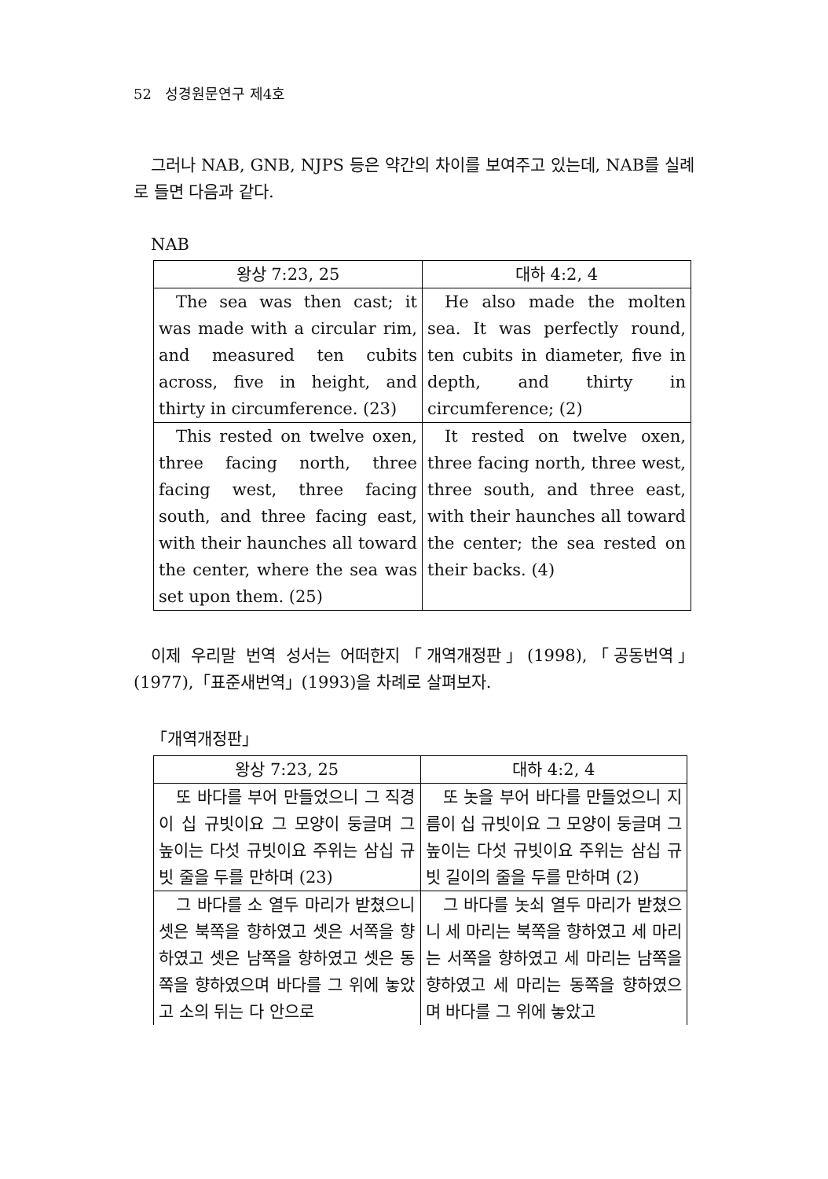52 성경원문연구 제4호
그러나 NAB, GNB, NJPS 등은 약간의 차이를 보여주고 있는데, NAB를 실례로 들면 다음과 같다.
NAB
| 왕상 7:23, 25 | 대하 4:2, 4 |
| --- | --- |
| The sea was then cast; it was made with a circular rim, and measured ten cubits across, five in height, and thirty in circumference. (23) | He also made the molten sea. It was perfectly round, ten cubits in diameter, five in depth, and thirty in circumference; (2) |
| This rested on twelve oxen, three facing north, three facing west, three facing south, and three facing east, with their haunches all toward the center, where the sea was set upon them. (25) | It rested on twelve oxen, three facing north, three west, three south, and three east, with their haunches all toward the center; the sea rested on their backs. (4) |
이제 우리말 번역 성서는 어떠한지「개역개정판」(1998),「공동번역」(1977),「표준새번역」(1993)을 차례로 살펴보자.
「개역개정판」
| 왕상 7:23, 25 | 대하 4:2, 4 |
| --- | --- |
| 또 바다를 부어 만들었으니 그 직경이 십 규빗이요 그 모양이 둥글며 그 높이는 다섯 규빗이요 주위는 삼십 규빗 줄을 두를 만하며 (23) | 또 놋을 부어 바다를 만들었으니 지름이 십 규빗이요 그 모양이 둥글며 그 높이는 다섯 규빗이요 주위는 삼십 규빗 길이의 줄을 두를 만하며 (2) |
| 그 바다를 소 열두 마리가 받쳤으니 셋은 북쪽을 향하였고 셋은 서쪽을 향하였고 셋은 남쪽을 향하였고 셋은 동쪽을 향하였으며 바다를 그 위에 놓았고 소의 뒤는 다 안으로 | 그 바다를 놋쇠 열두 마리가 받쳤으니 세 마리는 북쪽을 향하였고 세 마리는 서쪽을 향하였고 세 마리는 남쪽을 향하였고 세 마리는 동쪽을 향하였으며 바다를 그 위에 놓았고 |